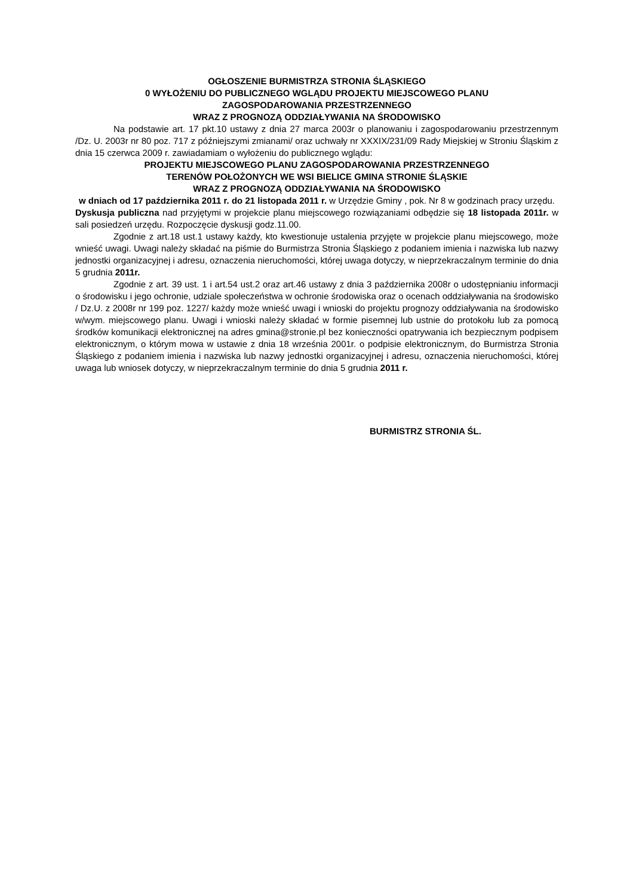OGŁOSZENIE BURMISTRZA STRONIA ŚLĄSKIEGO
0 WYŁOŻENIU DO PUBLICZNEGO WGLĄDU PROJEKTU MIEJSCOWEGO PLANU
ZAGOSPODAROWANIA PRZESTRZENNEGO
WRAZ Z PROGNOZĄ ODDZIAŁYWANIA NA ŚRODOWISKO
Na podstawie art. 17 pkt.10 ustawy z dnia 27 marca 2003r o planowaniu i zagospodarowaniu przestrzennym /Dz. U. 2003r nr 80 poz. 717 z późniejszymi zmianami/ oraz uchwały nr XXXIX/231/09 Rady Miejskiej w Stroniu Śląskim z dnia 15 czerwca 2009 r. zawiadamiam o wyłożeniu do publicznego wglądu:
PROJEKTU MIEJSCOWEGO PLANU ZAGOSPODAROWANIA PRZESTRZENNEGO
TERENÓW POŁOŻONYCH WE WSI BIELICE GMINA STRONIE ŚLĄSKIE
WRAZ Z PROGNOZĄ ODDZIAŁYWANIA NA ŚRODOWISKO
w dniach od 17 października 2011 r. do 21 listopada 2011 r. w Urzędzie Gminy , pok. Nr 8 w godzinach pracy urzędu.
Dyskusja publiczna nad przyjętymi w projekcie planu miejscowego rozwiązaniami odbędzie się 18 listopada 2011r. w sali posiedzeń urzędu. Rozpoczęcie dyskusji godz.11.00.
Zgodnie z art.18 ust.1 ustawy każdy, kto kwestionuje ustalenia przyjęte w projekcie planu miejscowego, może wnieść uwagi. Uwagi należy składać na piśmie do Burmistrza Stronia Śląskiego z podaniem imienia i nazwiska lub nazwy jednostki organizacyjnej i adresu, oznaczenia nieruchomości, której uwaga dotyczy, w nieprzekraczalnym terminie do dnia 5 grudnia 2011r.
Zgodnie z art. 39 ust. 1 i art.54 ust.2 oraz art.46 ustawy z dnia 3 października 2008r o udostępnianiu informacji o środowisku i jego ochronie, udziale społeczeństwa w ochronie środowiska oraz o ocenach oddziaływania na środowisko / Dz.U. z 2008r nr 199 poz. 1227/ każdy może wnieść uwagi i wnioski do projektu prognozy oddziaływania na środowisko w/wym. miejscowego planu. Uwagi i wnioski należy składać w formie pisemnej lub ustnie do protokołu lub za pomocą środków komunikacji elektronicznej na adres gmina@stronie.pl bez konieczności opatrywania ich bezpiecznym podpisem elektronicznym, o którym mowa w ustawie z dnia 18 września 2001r. o podpisie elektronicznym, do Burmistrza Stronia Śląskiego z podaniem imienia i nazwiska lub nazwy jednostki organizacyjnej i adresu, oznaczenia nieruchomości, której uwaga lub wniosek dotyczy, w nieprzekraczalnym terminie do dnia 5 grudnia 2011 r.
BURMISTRZ STRONIA ŚL.